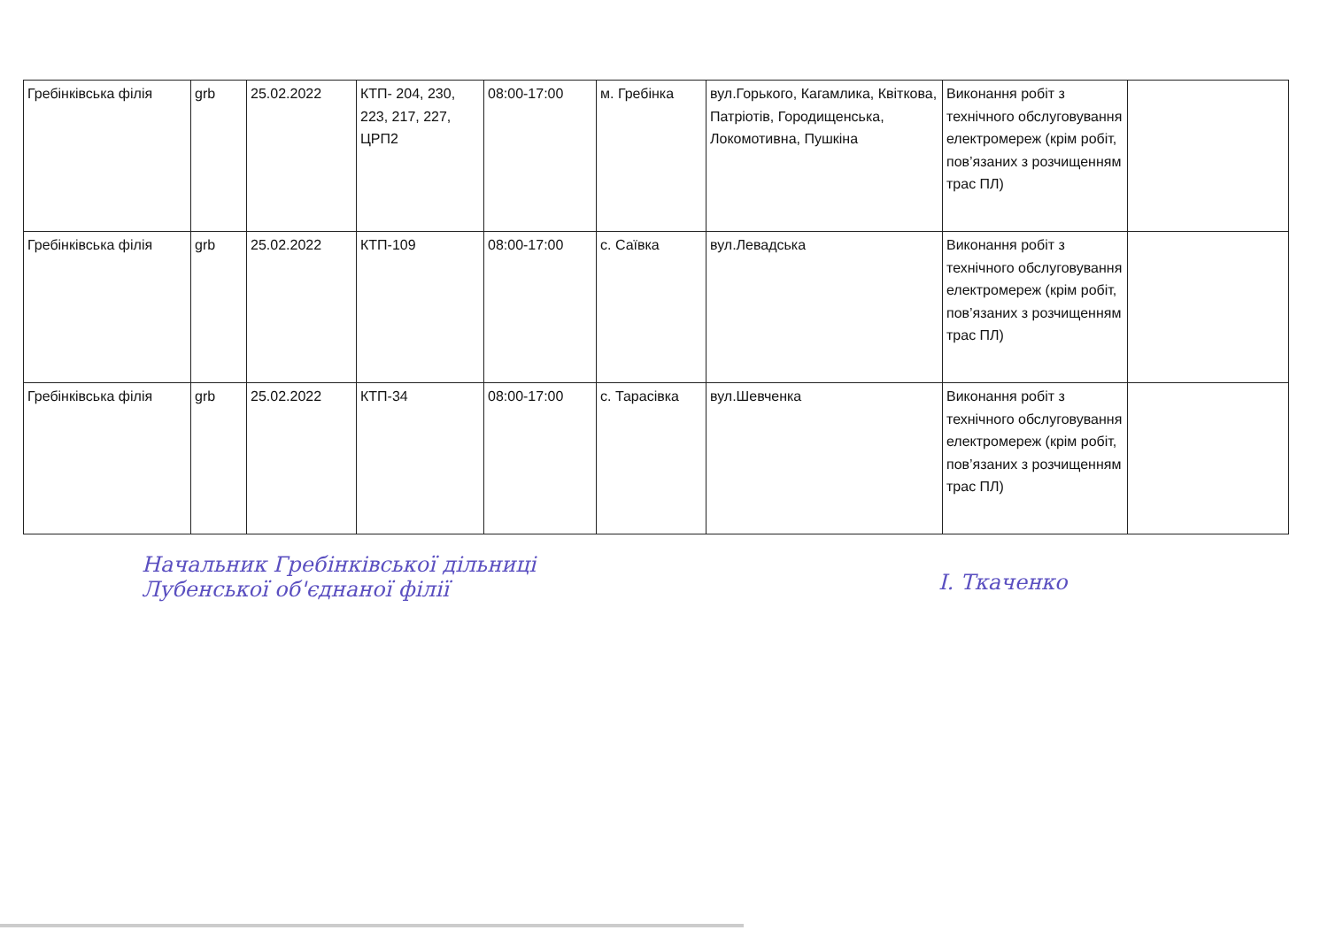| Гребінківська філія | grb | 25.02.2022 | КТП- 204, 230, 223, 217, 227, ЦРП2 | 08:00-17:00 | м. Гребінка | вул.Горького, Кагамлика, Квіткова, Патріотів, Городищенська, Локомотивна, Пушкіна | Виконання робіт з технічного обслуговування електромереж (крім робіт, пов’язаних з розчищенням трас ПЛ) | |
| Гребінківська філія | grb | 25.02.2022 | КТП-109 | 08:00-17:00 | с. Саївка | вул.Левадська | Виконання робіт з технічного обслуговування електромереж (крім робіт, пов’язаних з розчищенням трас ПЛ) | |
| Гребінківська філія | grb | 25.02.2022 | КТП-34 | 08:00-17:00 | с. Тарасівка | вул.Шевченка | Виконання робіт з технічного обслуговування електромереж (крім робіт, пов’язаних з розчищенням трас ПЛ) | |
Начальник Гребінківської дільниці
Лубенської об'єднаної філії
І. Ткаченко